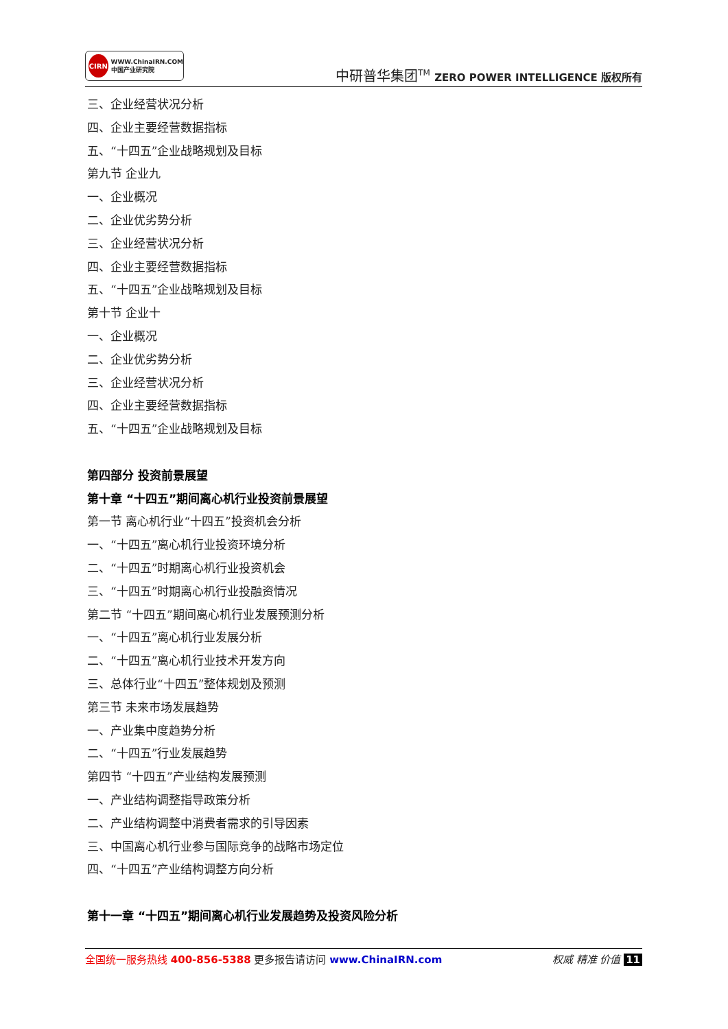CIRN
WWW.ChinaIRN.COM
中国产业研究院
中研普华集团<sup>TM</sup> ZERO POWER INTELLIGENCE 版权所有
三、企业经营状况分析
四、企业主要经营数据指标
五、“十四五”企业战略规划及目标
第九节 企业九
一、企业概况
二、企业优劣势分析
三、企业经营状况分析
四、企业主要经营数据指标
五、“十四五”企业战略规划及目标
第十节 企业十
一、企业概况
二、企业优劣势分析
三、企业经营状况分析
四、企业主要经营数据指标
五、“十四五”企业战略规划及目标
第四部分 投资前景展望
第十章 “十四五”期间离心机行业投资前景展望
第一节 离心机行业“十四五”投资机会分析
一、“十四五”离心机行业投资环境分析
二、“十四五”时期离心机行业投资机会
三、“十四五”时期离心机行业投融资情况
第二节 “十四五”期间离心机行业发展预测分析
一、“十四五”离心机行业发展分析
二、“十四五”离心机行业技术开发方向
三、总体行业“十四五”整体规划及预测
第三节 未来市场发展趋势
一、产业集中度趋势分析
二、“十四五”行业发展趋势
第四节 “十四五”产业结构发展预测
一、产业结构调整指导政策分析
二、产业结构调整中消费者需求的引导因素
三、中国离心机行业参与国际竞争的战略市场定位
四、“十四五”产业结构调整方向分析
第十一章 “十四五”期间离心机行业发展趋势及投资风险分析
全国统一服务热线 400-856-5388 更多报告请访问 www.ChinaIRN.com
权威 精准 价值 11